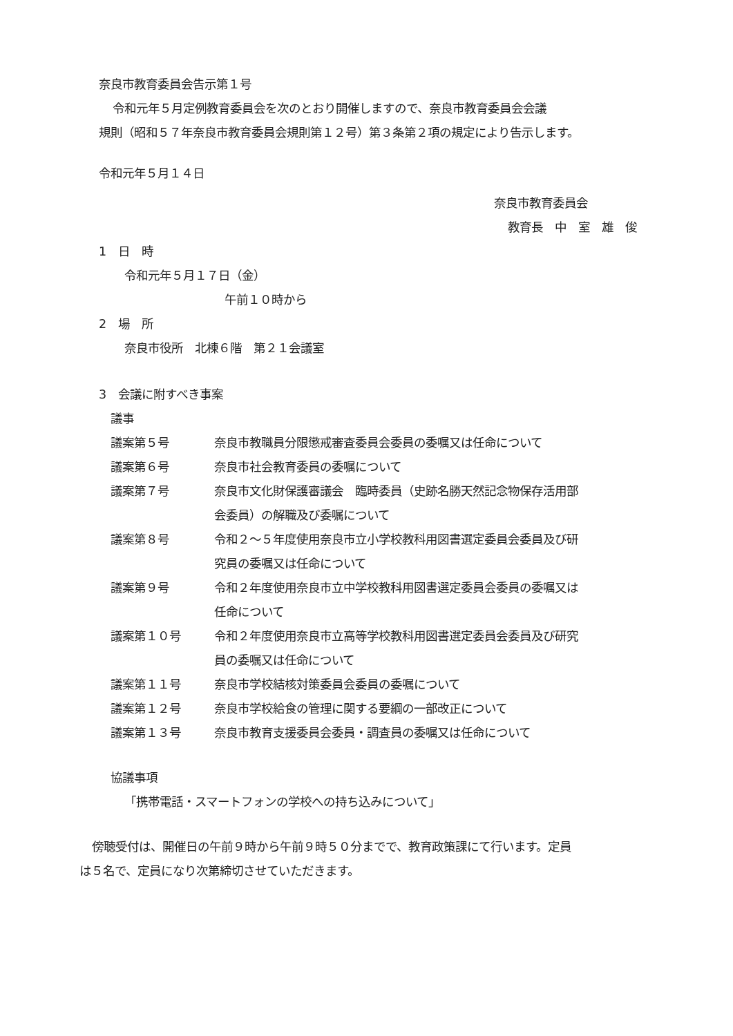奈良市教育委員会告示第１号
令和元年５月定例教育委員会を次のとおり開催しますので、奈良市教育委員会会議
規則（昭和５７年奈良市教育委員会規則第１２号）第３条第２項の規定により告示します。
令和元年５月１４日
奈良市教育委員会
教育長　中　室　雄　俊
1　日　時
令和元年５月１７日（金）
午前１０時から
2　場　所
奈良市役所　北棟６階　第２１会議室
3　会議に附すべき事案
議事
| 議案第５号 | 奈良市教職員分限懲戒審査委員会委員の委嘱又は任命について |
| 議案第６号 | 奈良市社会教育委員の委嘱について |
| 議案第７号 | 奈良市文化財保護審議会 臨時委員（史跡名勝天然記念物保存活用部 会委員）の解職及び委嘱について |
| 議案第８号 | 令和２～５年度使用奈良市立小学校教科用図書選定委員会委員及び研 究員の委嘱又は任命について |
| 議案第９号 | 令和２年度使用奈良市立中学校教科用図書選定委員会委員の委嘱又は 任命について |
| 議案第１０号 | 令和２年度使用奈良市立高等学校教科用図書選定委員会委員及び研究 員の委嘱又は任命について |
| 議案第１１号 | 奈良市学校結核対策委員会委員の委嘱について |
| 議案第１２号 | 奈良市学校給食の管理に関する要綱の一部改正について |
| 議案第１３号 | 奈良市教育支援委員会委員・調査員の委嘱又は任命について |
協議事項
「携帯電話・スマートフォンの学校への持ち込みについて」
傍聴受付は、開催日の午前９時から午前９時５０分までで、教育政策課にて行います。定員
は５名で、定員になり次第締切させていただきます。